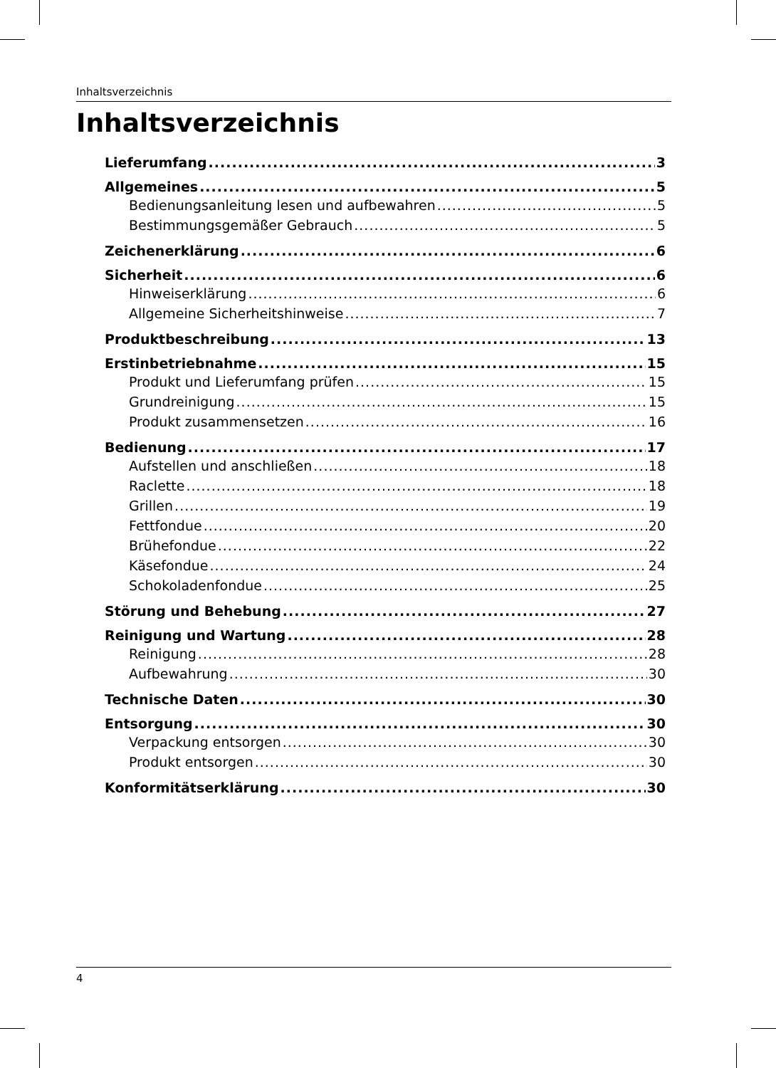Inhaltsverzeichnis
Inhaltsverzeichnis
Lieferumfang 3
Allgemeines 5
Bedienungsanleitung lesen und aufbewahren 5
Bestimmungsgemäßer Gebrauch 5
Zeichenerklärung 6
Sicherheit 6
Hinweiserklärung 6
Allgemeine Sicherheitshinweise 7
Produktbeschreibung 13
Erstinbetriebnahme 15
Produkt und Lieferumfang prüfen 15
Grundreinigung 15
Produkt zusammensetzen 16
Bedienung 17
Aufstellen und anschließen 18
Raclette 18
Grillen 19
Fettfondue 20
Brühefondue 22
Käsefondue 24
Schokoladenfondue 25
Störung und Behebung 27
Reinigung und Wartung 28
Reinigung 28
Aufbewahrung 30
Technische Daten 30
Entsorgung 30
Verpackung entsorgen 30
Produkt entsorgen 30
Konformitätserklärung 30
4